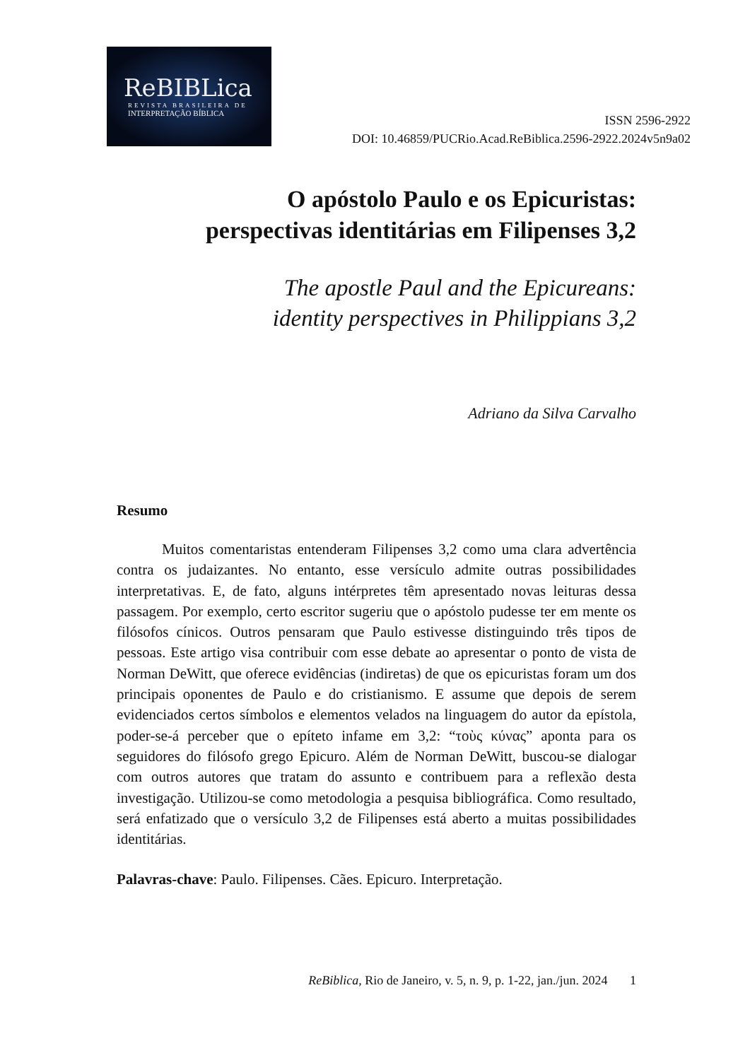ReBIBLica
REVISTA BRASILEIRA DE
INTERPRETAÇÃO BÍBLICA
ISSN 2596-2922
DOI: 10.46859/PUCRio.Acad.ReBiblica.2596-2922.2024v5n9a02
O apóstolo Paulo e os Epicuristas:
perspectivas identitárias em Filipenses 3,2
The apostle Paul and the Epicureans:
identity perspectives in Philippians 3,2
Adriano da Silva Carvalho
Resumo
Muitos comentaristas entenderam Filipenses 3,2 como uma clara advertência contra os judaizantes. No entanto, esse versículo admite outras possibilidades interpretativas. E, de fato, alguns intérpretes têm apresentado novas leituras dessa passagem. Por exemplo, certo escritor sugeriu que o apóstolo pudesse ter em mente os filósofos cínicos. Outros pensaram que Paulo estivesse distinguindo três tipos de pessoas. Este artigo visa contribuir com esse debate ao apresentar o ponto de vista de Norman DeWitt, que oferece evidências (indiretas) de que os epicuristas foram um dos principais oponentes de Paulo e do cristianismo. E assume que depois de serem evidenciados certos símbolos e elementos velados na linguagem do autor da epístola, poder-se-á perceber que o epíteto infame em 3,2: “τοὺς κύνας” aponta para os seguidores do filósofo grego Epicuro. Além de Norman DeWitt, buscou-se dialogar com outros autores que tratam do assunto e contribuem para a reflexão desta investigação. Utilizou-se como metodologia a pesquisa bibliográfica. Como resultado, será enfatizado que o versículo 3,2 de Filipenses está aberto a muitas possibilidades identitárias.
Palavras-chave: Paulo. Filipenses. Cães. Epicuro. Interpretação.
ReBiblica, Rio de Janeiro, v. 5, n. 9, p. 1-22, jan./jun. 2024 1